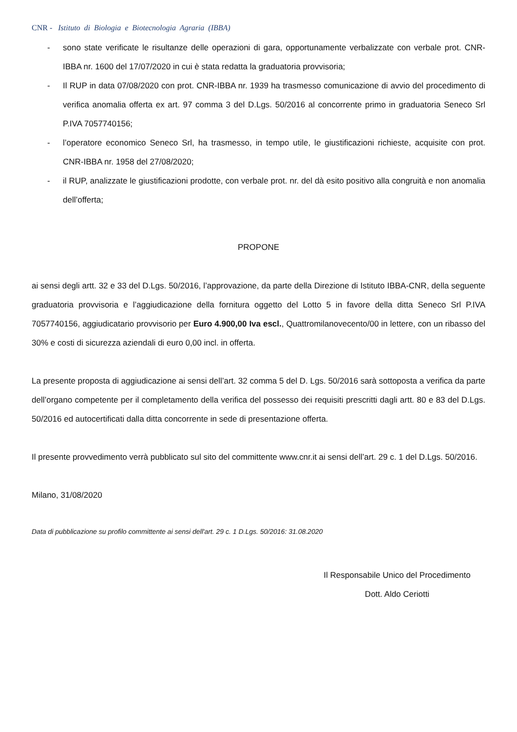CNR - Istituto di Biologia e Biotecnologia Agraria (IBBA)
- sono state verificate le risultanze delle operazioni di gara, opportunamente verbalizzate con verbale prot. CNR-IBBA nr. 1600 del 17/07/2020 in cui è stata redatta la graduatoria provvisoria;
- Il RUP in data 07/08/2020 con prot. CNR-IBBA nr. 1939 ha trasmesso comunicazione di avvio del procedimento di verifica anomalia offerta ex art. 97 comma 3 del D.Lgs. 50/2016 al concorrente primo in graduatoria Seneco Srl P.IVA 7057740156;
- l’operatore economico Seneco Srl, ha trasmesso, in tempo utile, le giustificazioni richieste, acquisite con prot. CNR-IBBA nr. 1958 del 27/08/2020;
- il RUP, analizzate le giustificazioni prodotte, con verbale prot. nr. del dà esito positivo alla congruità e non anomalia dell’offerta;
PROPONE
ai sensi degli artt. 32 e 33 del D.Lgs. 50/2016, l’approvazione, da parte della Direzione di Istituto IBBA-CNR, della seguente graduatoria provvisoria e l’aggiudicazione della fornitura oggetto del Lotto 5 in favore della ditta Seneco Srl P.IVA 7057740156, aggiudicatario provvisorio per Euro 4.900,00 Iva escl., Quattromilanovecento/00 in lettere, con un ribasso del 30% e costi di sicurezza aziendali di euro 0,00 incl. in offerta.
La presente proposta di aggiudicazione ai sensi dell’art. 32 comma 5 del D. Lgs. 50/2016 sarà sottoposta a verifica da parte dell’organo competente per il completamento della verifica del possesso dei requisiti prescritti dagli artt. 80 e 83 del D.Lgs. 50/2016 ed autocertificati dalla ditta concorrente in sede di presentazione offerta.
Il presente provvedimento verrà pubblicato sul sito del committente www.cnr.it ai sensi dell’art. 29 c. 1 del D.Lgs. 50/2016.
Milano, 31/08/2020
Data di pubblicazione su profilo committente ai sensi dell'art. 29 c. 1 D.Lgs. 50/2016: 31.08.2020
Il Responsabile Unico del Procedimento
Dott. Aldo Ceriotti